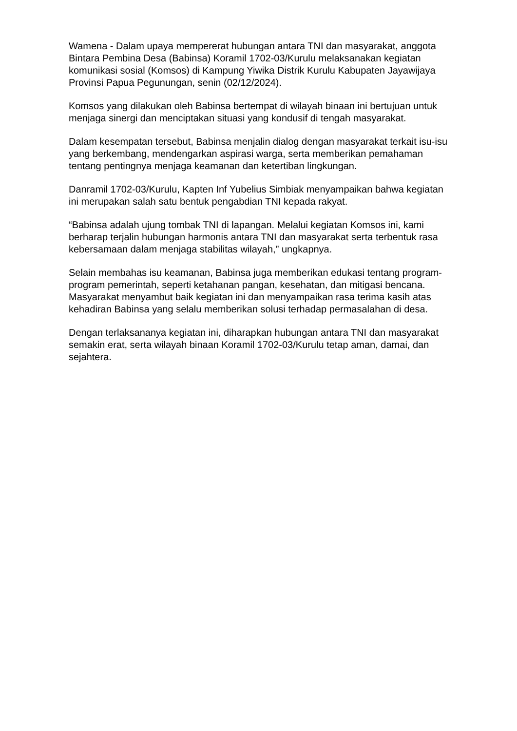Wamena - Dalam upaya mempererat hubungan antara TNI dan masyarakat, anggota Bintara Pembina Desa (Babinsa) Koramil 1702-03/Kurulu melaksanakan kegiatan komunikasi sosial (Komsos) di Kampung Yiwika Distrik Kurulu Kabupaten Jayawijaya Provinsi Papua Pegunungan, senin (02/12/2024).
Komsos yang dilakukan oleh Babinsa bertempat di wilayah binaan ini bertujuan untuk menjaga sinergi dan menciptakan situasi yang kondusif di tengah masyarakat.
Dalam kesempatan tersebut, Babinsa menjalin dialog dengan masyarakat terkait isu-isu yang berkembang, mendengarkan aspirasi warga, serta memberikan pemahaman tentang pentingnya menjaga keamanan dan ketertiban lingkungan.
Danramil 1702-03/Kurulu, Kapten Inf Yubelius Simbiak menyampaikan bahwa kegiatan ini merupakan salah satu bentuk pengabdian TNI kepada rakyat.
“Babinsa adalah ujung tombak TNI di lapangan. Melalui kegiatan Komsos ini, kami berharap terjalin hubungan harmonis antara TNI dan masyarakat serta terbentuk rasa kebersamaan dalam menjaga stabilitas wilayah,” ungkapnya.
Selain membahas isu keamanan, Babinsa juga memberikan edukasi tentang program-program pemerintah, seperti ketahanan pangan, kesehatan, dan mitigasi bencana. Masyarakat menyambut baik kegiatan ini dan menyampaikan rasa terima kasih atas kehadiran Babinsa yang selalu memberikan solusi terhadap permasalahan di desa.
Dengan terlaksananya kegiatan ini, diharapkan hubungan antara TNI dan masyarakat semakin erat, serta wilayah binaan Koramil 1702-03/Kurulu tetap aman, damai, dan sejahtera.